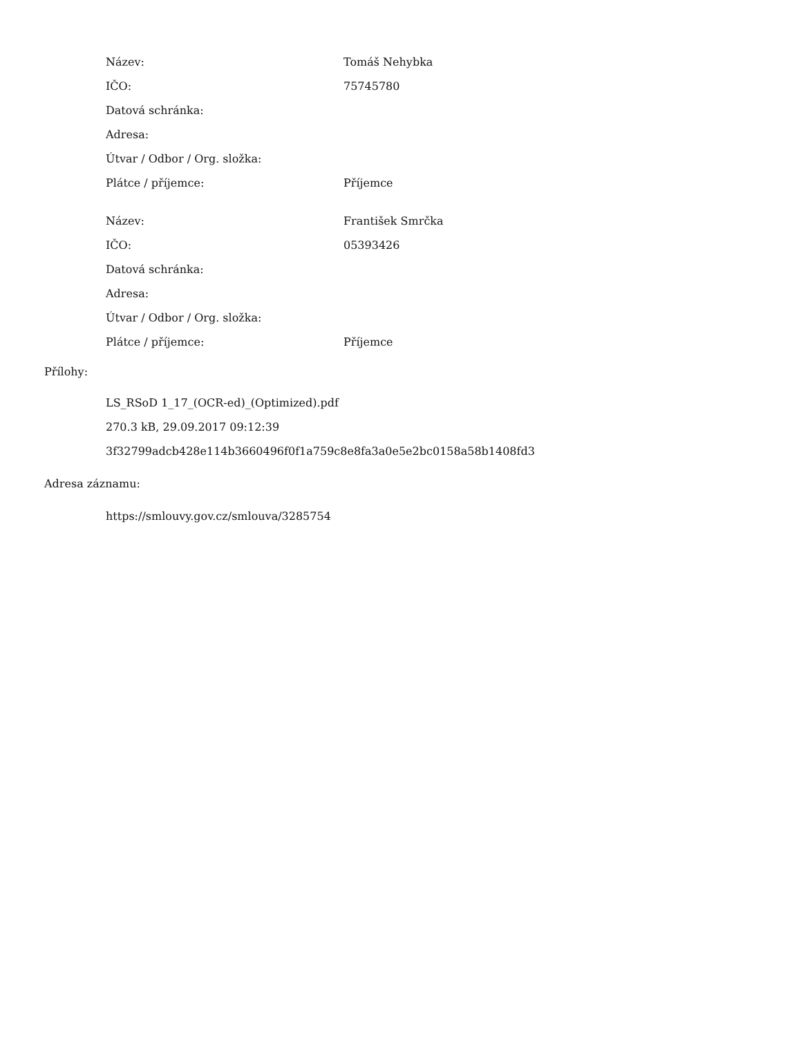| Název: | Tomáš Nehybka |
| IČO: | 75745780 |
| Datová schránka: | |
| Adresa: | |
| Útvar / Odbor / Org. složka: | |
| Plátce / příjemce: | Příjemce |
| Název: | František Smrčka |
| IČO: | 05393426 |
| Datová schránka: | |
| Adresa: | |
| Útvar / Odbor / Org. složka: | |
| Plátce / příjemce: | Příjemce |
Přílohy:
LS_RSoD 1_17_(OCR-ed)_(Optimized).pdf
270.3 kB, 29.09.2017 09:12:39
3f32799adcb428e114b3660496f0f1a759c8e8fa3a0e5e2bc0158a58b1408fd3
Adresa záznamu:
https://smlouvy.gov.cz/smlouva/3285754